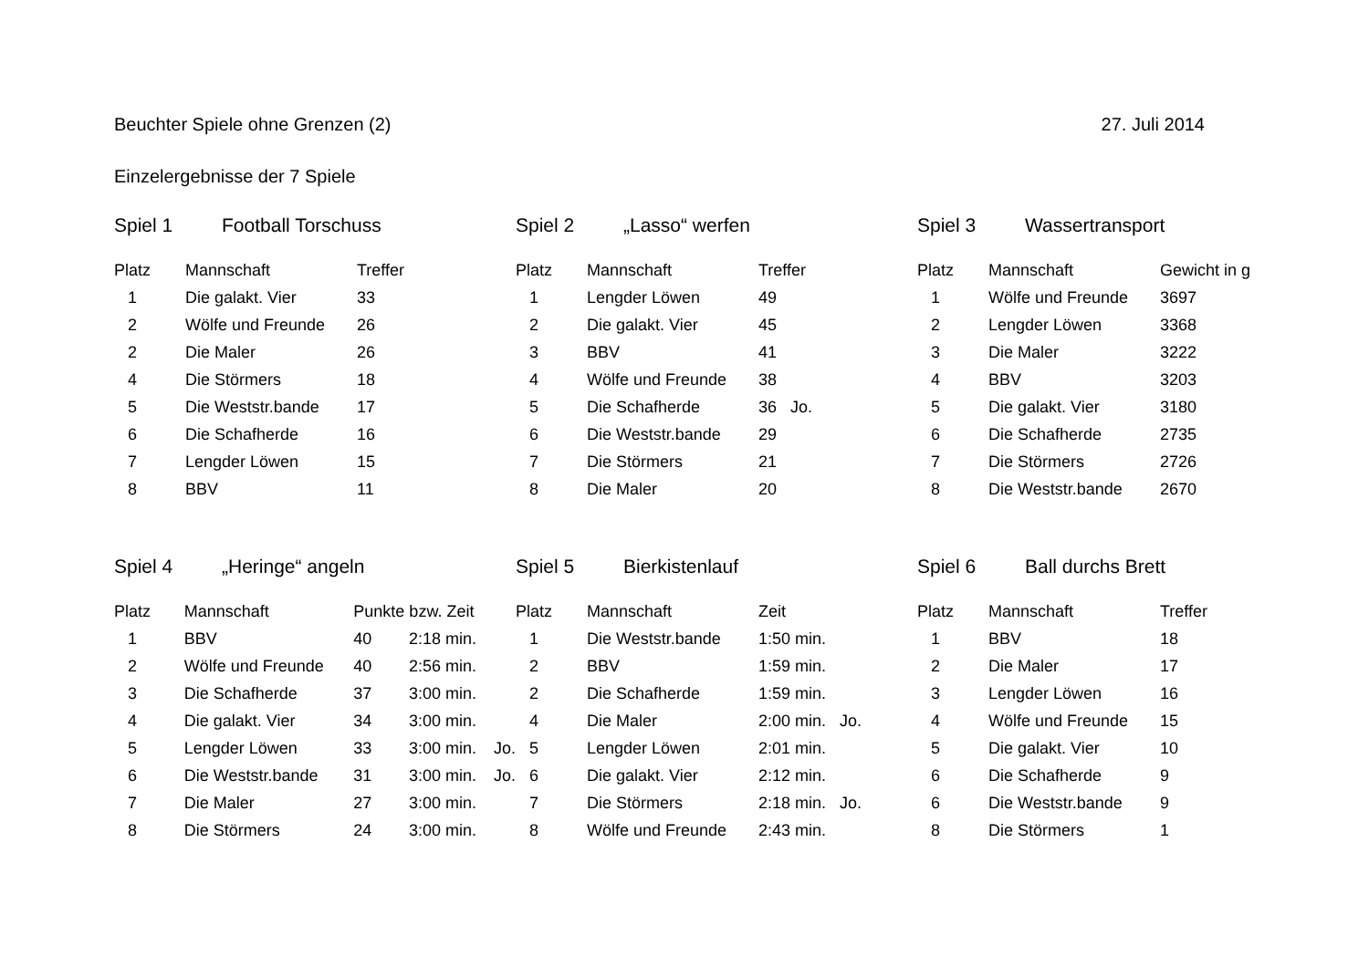Beuchter Spiele ohne Grenzen (2) 27. Juli 2014
Einzelergebnisse der 7 Spiele
Spiel 1 Football Torschuss
| Platz | Mannschaft | Treffer |
| --- | --- | --- |
| 1 | Die galakt. Vier | 33 |
| 2 | Wölfe und Freunde | 26 |
| 2 | Die Maler | 26 |
| 4 | Die Störmers | 18 |
| 5 | Die Weststr.bande | 17 |
| 6 | Die Schafherde | 16 |
| 7 | Lengder Löwen | 15 |
| 8 | BBV | 11 |
Spiel 2 „Lasso“ werfen
| Platz | Mannschaft | Treffer |
| --- | --- | --- |
| 1 | Lengder Löwen | 49 |
| 2 | Die galakt. Vier | 45 |
| 3 | BBV | 41 |
| 4 | Wölfe und Freunde | 38 |
| 5 | Die Schafherde | 36 Jo. |
| 6 | Die Weststr.bande | 29 |
| 7 | Die Störmers | 21 |
| 8 | Die Maler | 20 |
Spiel 3 Wassertransport
| Platz | Mannschaft | Gewicht in g |
| --- | --- | --- |
| 1 | Wölfe und Freunde | 3697 |
| 2 | Lengder Löwen | 3368 |
| 3 | Die Maler | 3222 |
| 4 | BBV | 3203 |
| 5 | Die galakt. Vier | 3180 |
| 6 | Die Schafherde | 2735 |
| 7 | Die Störmers | 2726 |
| 8 | Die Weststr.bande | 2670 |
Spiel 4 „Heringe“ angeln
| Platz | Mannschaft | Punkte bzw. Zeit | | |
| --- | --- | --- | --- | --- |
| 1 | BBV | 40 | 2:18 min. | |
| 2 | Wölfe und Freunde | 40 | 2:56 min. | |
| 3 | Die Schafherde | 37 | 3:00 min. | |
| 4 | Die galakt. Vier | 34 | 3:00 min. | |
| 5 | Lengder Löwen | 33 | 3:00 min. | Jo. |
| 6 | Die Weststr.bande | 31 | 3:00 min. | Jo. |
| 7 | Die Maler | 27 | 3:00 min. | |
| 8 | Die Störmers | 24 | 3:00 min. | |
Spiel 5 Bierkistenlauf
| Platz | Mannschaft | Zeit |
| --- | --- | --- |
| 1 | Die Weststr.bande | 1:50 min. |
| 2 | BBV | 1:59 min. |
| 2 | Die Schafherde | 1:59 min. |
| 4 | Die Maler | 2:00 min. Jo. |
| 5 | Lengder Löwen | 2:01 min. |
| 6 | Die galakt. Vier | 2:12 min. |
| 7 | Die Störmers | 2:18 min. Jo. |
| 8 | Wölfe und Freunde | 2:43 min. |
Spiel 6 Ball durchs Brett
| Platz | Mannschaft | Treffer |
| --- | --- | --- |
| 1 | BBV | 18 |
| 2 | Die Maler | 17 |
| 3 | Lengder Löwen | 16 |
| 4 | Wölfe und Freunde | 15 |
| 5 | Die galakt. Vier | 10 |
| 6 | Die Schafherde | 9 |
| 6 | Die Weststr.bande | 9 |
| 8 | Die Störmers | 1 |